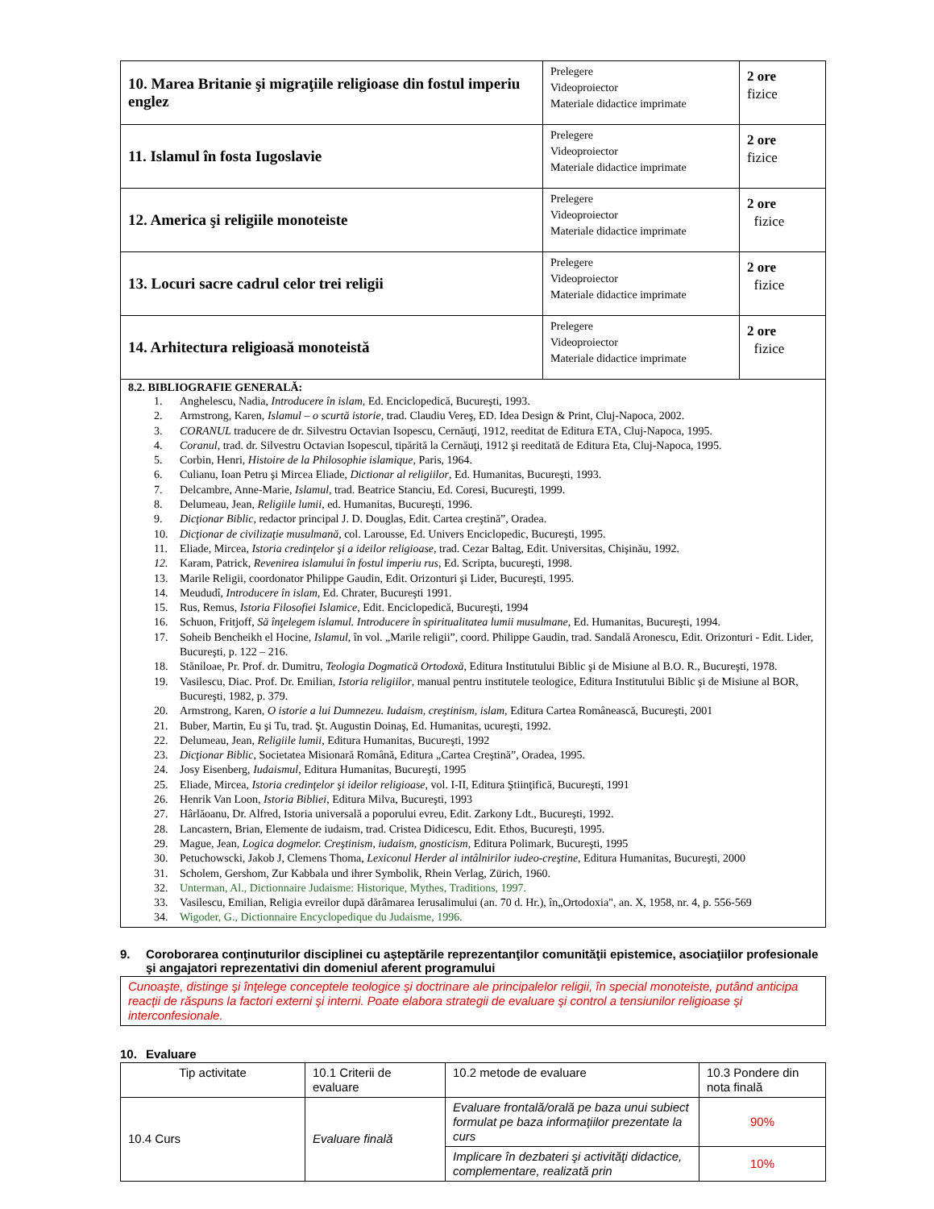| 10. Marea Britanie şi migraţiile religioase din fostul imperiu englez | Prelegere Videoproiector Materiale didactice imprimate | 2 ore fizice |
| 11. Islamul în fosta Iugoslavie | Prelegere Videoproiector Materiale didactice imprimate | 2 ore fizice |
| 12. America şi religiile monoteiste | Prelegere Videoproiector Materiale didactice imprimate | 2 ore fizice |
| 13. Locuri sacre cadrul celor trei religii | Prelegere Videoproiector Materiale didactice imprimate | 2 ore fizice |
| 14. Arhitectura religioasă monoteistă | Prelegere Videoproiector Materiale didactice imprimate | 2 ore fizice |
8.2. BIBLIOGRAFIE GENERALĂ:
1. Anghelescu, Nadia, Introducere în islam, Ed. Enciclopedică, Bucureşti, 1993.
2. Armstrong, Karen, Islamul – o scurtă istorie, trad. Claudiu Vereş, ED. Idea Design & Print, Cluj-Napoca, 2002.
3. CORANUL traducere de dr. Silvestru Octavian Isopescu, Cernăuţi, 1912, reeditat de Editura ETA, Cluj-Napoca, 1995.
4. Coranul, trad. dr. Silvestru Octavian Isopescul, tipărită la Cernăuţi, 1912 şi reeditată de Editura Eta, Cluj-Napoca, 1995.
5. Corbin, Henri, Histoire de la Philosophie islamique, Paris, 1964.
6. Culianu, Ioan Petru şi Mircea Eliade, Dictionar al religiilor, Ed. Humanitas, Bucureşti, 1993.
7. Delcambre, Anne-Marie, Islamul, trad. Beatrice Stanciu, Ed. Coresi, Bucureşti, 1999.
8. Delumeau, Jean, Religiile lumii, ed. Humanitas, Bucureşti, 1996.
9. Dicţionar Biblic, redactor principal J. D. Douglas, Edit. Cartea creştină”, Oradea.
10. Dicţionar de civilizaţie musulmană, col. Larousse, Ed. Univers Enciclopedic, Bucureşti, 1995.
11. Eliade, Mircea, Istoria credinţelor şi a ideilor religioase, trad. Cezar Baltag, Edit. Universitas, Chişinău, 1992.
12. Karam, Patrick, Revenirea islamului în fostul imperiu rus, Ed. Scripta, bucureşti, 1998.
13. Marile Religii, coordonator Philippe Gaudin, Edit. Orizonturi şi Lider, Bucureşti, 1995.
14. Meududî, Introducere în islam, Ed. Chrater, Bucureşti 1991.
15. Rus, Remus, Istoria Filosofiei Islamice, Edit. Enciclopedică, Bucureşti, 1994
16. Schuon, Fritjoff, Să înţelegem islamul. Introducere în spiritualitatea lumii musulmane, Ed. Humanitas, Bucureşti, 1994.
17. Soheib Bencheikh el Hocine, Islamul, în vol. „Marile religii”, coord. Philippe Gaudin, trad. Sandală Aronescu, Edit. Orizonturi - Edit. Lider, Bucureşti, p. 122 – 216.
18. Stăniloae, Pr. Prof. dr. Dumitru, Teologia Dogmatică Ortodoxă, Editura Institutului Biblic şi de Misiune al B.O. R., Bucureşti, 1978.
19. Vasilescu, Diac. Prof. Dr. Emilian, Istoria religiilor, manual pentru institutele teologice, Editura Institutului Biblic şi de Misiune al BOR, Bucureşti, 1982, p. 379.
20. Armstrong, Karen, O istorie a lui Dumnezeu. Iudaism, creştinism, islam, Editura Cartea Românească, Bucureşti, 2001
21. Buber, Martin, Eu şi Tu, trad. Şt. Augustin Doinaş, Ed. Humanitas, ucureşti, 1992.
22. Delumeau, Jean, Religiile lumii, Editura Humanitas, Bucureşti, 1992
23. Dicţionar Biblic, Societatea Misionară Română, Editura „Cartea Creştină”, Oradea, 1995.
24. Josy Eisenberg, Iudaismul, Editura Humanitas, Bucureşti, 1995
25. Eliade, Mircea, Istoria credinţelor şi ideilor religioase, vol. I-II, Editura Ştiinţifică, Bucureşti, 1991
26. Henrik Van Loon, Istoria Bibliei, Editura Milva, Bucureşti, 1993
27. Hârlăoanu, Dr. Alfred, Istoria universală a poporului evreu, Edit. Zarkony Ldt., Bucureşti, 1992.
28. Lancastern, Brian, Elemente de iudaism, trad. Cristea Didicescu, Edit. Ethos, Bucureşti, 1995.
29. Mague, Jean, Logica dogmelor. Creştinism, iudaism, gnosticism, Editura Polimark, Bucureşti, 1995
30. Petuchowscki, Jakob J, Clemens Thoma, Lexiconul Herder al intâlnirilor iudeo-creştine, Editura Humanitas, Bucureşti, 2000
31. Scholem, Gershom, Zur Kabbala und ihrer Symbolik, Rhein Verlag, Zürich, 1960.
32. Unterman, Al., Dictionnaire Judaisme: Historique, Mythes, Traditions, 1997.
33. Vasilescu, Emilian, Religia evreilor după dărâmarea Ierusalimului (an. 70 d. Hr.), în„Ortodoxia", an. X, 1958, nr. 4, p. 556-569
34. Wigoder, G., Dictionnaire Encyclopedique du Judaisme, 1996.
9. Coroborarea conţinuturilor disciplinei cu aşteptările reprezentanţilor comunităţii epistemice, asociaţiilor profesionale şi angajatori reprezentativi din domeniul aferent programului
Cunoaşte, distinge şi înţelege conceptele teologice şi doctrinare ale principalelor religii, în special monoteiste, putând anticipa reacţii de răspuns la factori externi şi interni. Poate elabora strategii de evaluare şi control a tensiunilor religioase şi interconfesionale.
10. Evaluare
| Tip activitate | 10.1 Criterii de evaluare | 10.2 metode de evaluare | 10.3 Pondere din nota finală |
| 10.4 Curs | Evaluare finală | Evaluare frontală/orală pe baza unui subiect formulat pe baza informaţiilor prezentate la curs | 90% |
| | | Implicare în dezbateri şi activităţi didactice, complementare, realizată prin | 10% |